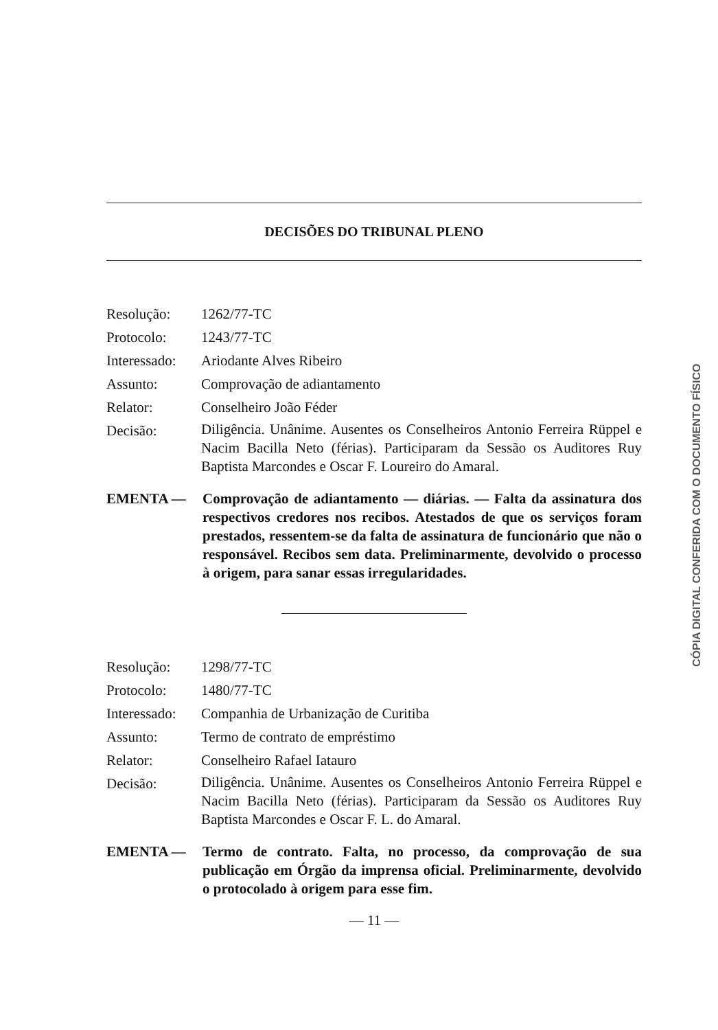DECISÕES DO TRIBUNAL PLENO
| Resolução: | 1262/77-TC |
| Protocolo: | 1243/77-TC |
| Interessado: | Ariodante Alves Ribeiro |
| Assunto: | Comprovação de adiantamento |
| Relator: | Conselheiro João Féder |
| Decisão: | Diligência. Unânime. Ausentes os Conselheiros Antonio Ferreira Rüppel e Nacim Bacilla Neto (férias). Participaram da Sessão os Auditores Ruy Baptista Marcondes e Oscar F. Loureiro do Amaral. |
EMENTA — Comprovação de adiantamento — diárias. — Falta da assinatura dos respectivos credores nos recibos. Atestados de que os serviços foram prestados, ressentem-se da falta de assinatura de funcionário que não o responsável. Recibos sem data. Preliminarmente, devolvido o processo à origem, para sanar essas irregularidades.
| Resolução: | 1298/77-TC |
| Protocolo: | 1480/77-TC |
| Interessado: | Companhia de Urbanização de Curitiba |
| Assunto: | Termo de contrato de empréstimo |
| Relator: | Conselheiro Rafael Iatauro |
| Decisão: | Diligência. Unânime. Ausentes os Conselheiros Antonio Ferreira Rüppel e Nacim Bacilla Neto (férias). Participaram da Sessão os Auditores Ruy Baptista Marcondes e Oscar F. L. do Amaral. |
EMENTA — Termo de contrato. Falta, no processo, da comprovação de sua publicação em Órgão da imprensa oficial. Preliminarmente, devolvido o protocolado à origem para esse fim.
— 11 —
CÓPIA DIGITAL CONFERIDA COM O DOCUMENTO FÍSICO